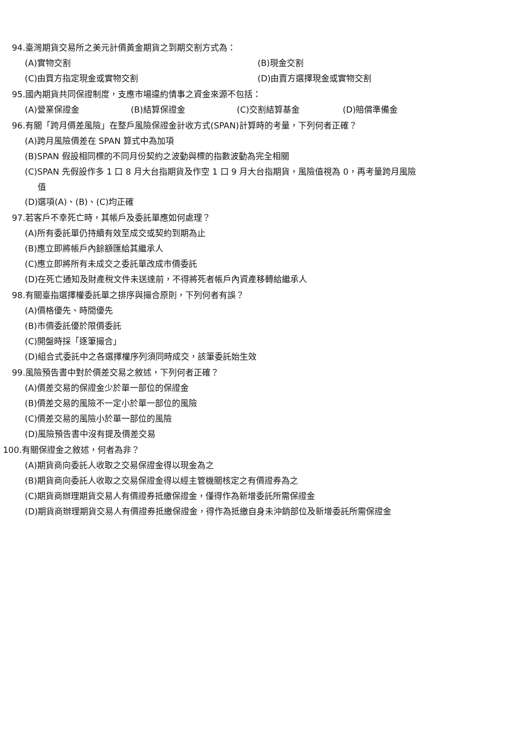94.臺灣期貨交易所之美元計價黃金期貨之到期交割方式為：
(A)實物交割 (B)現金交割
(C)由買方指定現金或實物交割 (D)由賣方選擇現金或實物交割
95.國內期貨共同保證制度，支應市場違約情事之資金來源不包括：
(A)營業保證金 (B)結算保證金 (C)交割結算基金 (D)賠償準備金
96.有關「跨月價差風險」在整戶風險保證金計收方式(SPAN)計算時的考量，下列何者正確？
(A)跨月風險價差在 SPAN 算式中為加項
(B)SPAN 假設相同標的不同月份契約之波動與標的指數波動為完全相關
(C)SPAN 先假設作多 1 口 8 月大台指期貨及作空 1 口 9 月大台指期貨，風險值視為 0，再考量跨月風險
值
(D)選項(A)、(B)、(C)均正確
97.若客戶不幸死亡時，其帳戶及委託單應如何處理？
(A)所有委託單仍持續有效至成交或契約到期為止
(B)應立即將帳戶內餘額匯給其繼承人
(C)應立即將所有未成交之委託單改成市價委託
(D)在死亡通知及財產稅文件未送達前，不得將死者帳戶內資產移轉給繼承人
98.有關臺指選擇權委託單之排序與撮合原則，下列何者有誤？
(A)價格優先、時間優先
(B)市價委託優於限價委託
(C)開盤時採「逐筆撮合」
(D)組合式委託中之各選擇權序列須同時成交，該筆委託始生效
99.風險預告書中對於價差交易之敘述，下列何者正確？
(A)價差交易的保證金少於單一部位的保證金
(B)價差交易的風險不一定小於單一部位的風險
(C)價差交易的風險小於單一部位的風險
(D)風險預告書中沒有提及價差交易
100.有關保證金之敘述，何者為非？
(A)期貨商向委託人收取之交易保證金得以現金為之
(B)期貨商向委託人收取之交易保證金得以經主管機關核定之有價證券為之
(C)期貨商辦理期貨交易人有價證券抵繳保證金，僅得作為新增委託所需保證金
(D)期貨商辦理期貨交易人有價證券抵繳保證金，得作為抵繳自身未沖銷部位及新增委託所需保證金